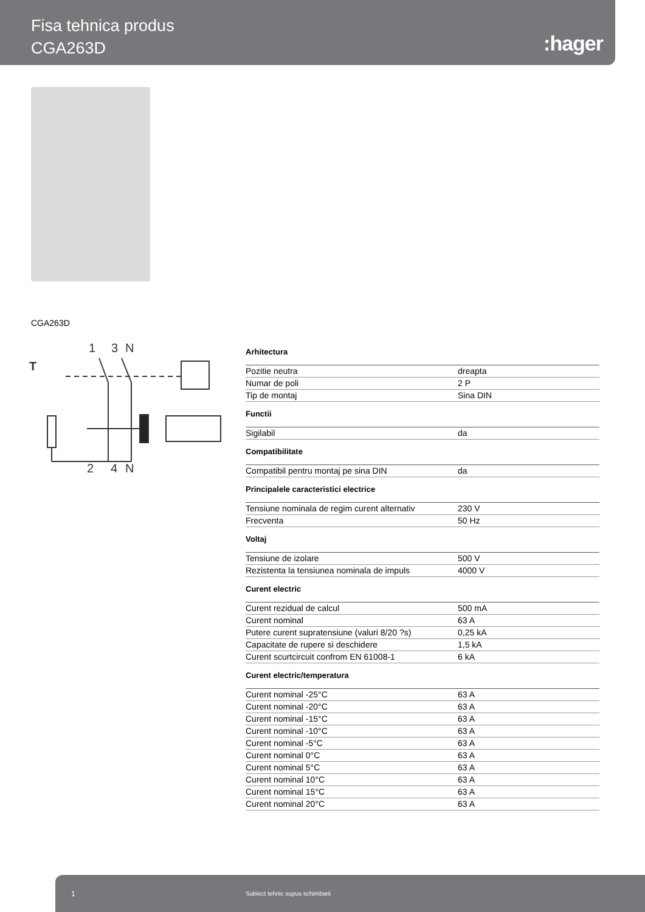Fisa tehnica produs
CGA263D
:hager
CGA263D
1
3
N
T
2
4
N
Arhitectura
| Pozitie neutra | dreapta |
| Numar de poli | 2 P |
| Tip de montaj | Sina DIN |
Functii
| Sigilabil | da |
Compatibilitate
| Compatibil pentru montaj pe sina DIN | da |
Principalele caracteristici electrice
| Tensiune nominala de regim curent alternativ | 230 V |
| Frecventa | 50 Hz |
Voltaj
| Tensiune de izolare | 500 V |
| Rezistenta la tensiunea nominala de impuls | 4000 V |
Curent electric
| Curent rezidual de calcul | 500 mA |
| Curent nominal | 63 A |
| Putere curent supratensiune (valuri 8/20 ?s) | 0,25 kA |
| Capacitate de rupere si deschidere | 1,5 kA |
| Curent scurtcircuit confrom EN 61008-1 | 6 kA |
Curent electric/temperatura
| Curent nominal -25°C | 63 A |
| Curent nominal -20°C | 63 A |
| Curent nominal -15°C | 63 A |
| Curent nominal -10°C | 63 A |
| Curent nominal -5°C | 63 A |
| Curent nominal 0°C | 63 A |
| Curent nominal 5°C | 63 A |
| Curent nominal 10°C | 63 A |
| Curent nominal 15°C | 63 A |
| Curent nominal 20°C | 63 A |
1 Subiect tehnic supus schimbarii